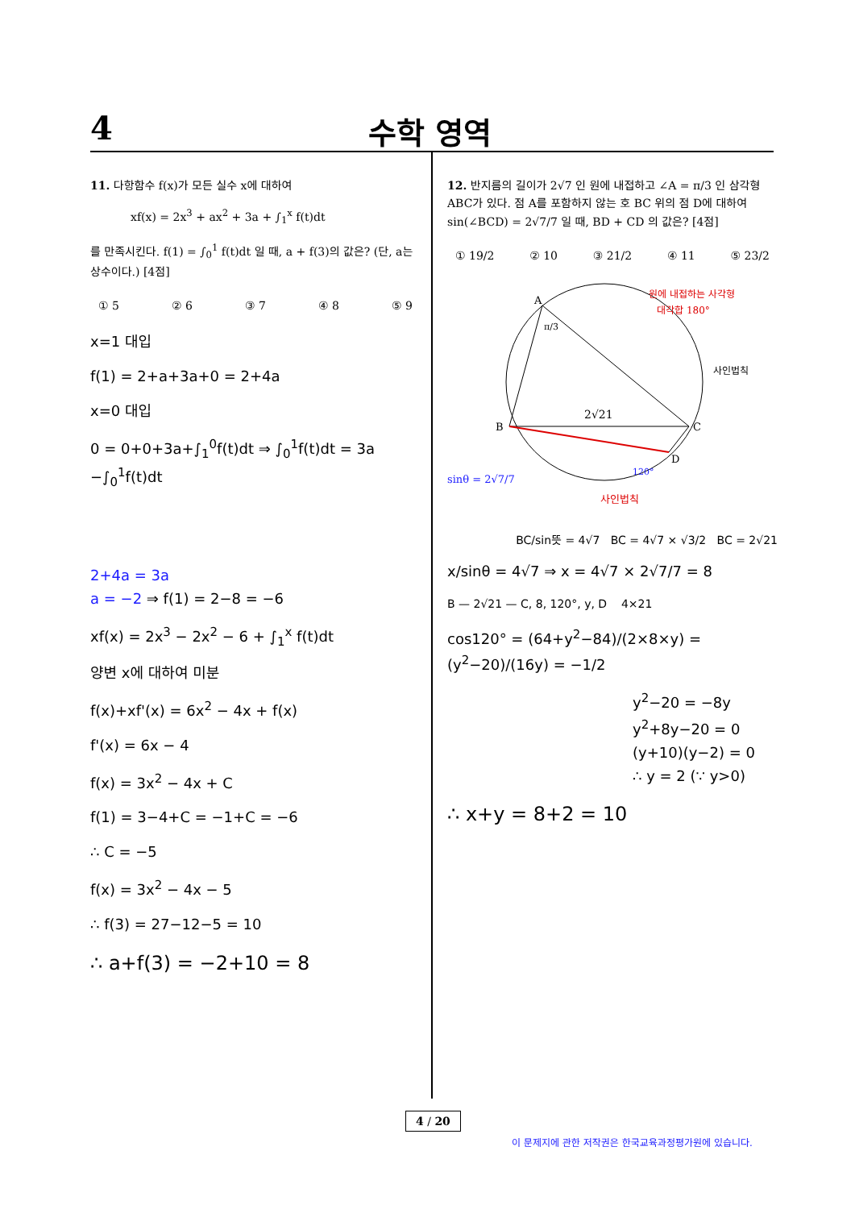4 수학 영역
11. 다항함수 f(x)가 모든 실수 x에 대하여
xf(x) = 2x<sup>3</sup> + ax<sup>2</sup> + 3a + ∫<sub>1</sub><sup>x</sup> f(t)dt
를 만족시킨다. f(1) = ∫<sub>0</sub><sup>1</sup> f(t)dt 일 때, a + f(3)의 값은? (단, a는 상수이다.) [4점]
① 5 ② 6 ③ 7 ④ 8 ⑤ 9
x=1 대입
f(1) = 2+a+3a+0 = 2+4a
x=0 대입
0 = 0+0+3a+∫<sub>1</sub><sup>0</sup>f(t)dt ⇒ ∫<sub>0</sub><sup>1</sup>f(t)dt = 3a
−∫<sub>0</sub><sup>1</sup>f(t)dt
2+4a = 3a
a = −2 ⇒ f(1) = 2−8 = −6
xf(x) = 2x<sup>3</sup> − 2x<sup>2</sup> − 6 + ∫<sub>1</sub><sup>x</sup> f(t)dt
양변 x에 대하여 미분
f(x)+xf'(x) = 6x<sup>2</sup> − 4x + f(x)
f'(x) = 6x − 4
f(x) = 3x<sup>2</sup> − 4x + C
f(1) = 3−4+C = −1+C = −6
∴ C = −5
f(x) = 3x<sup>2</sup> − 4x − 5
∴ f(3) = 27−12−5 = 10
∴ a+f(3) = −2+10 = 8
12. 반지름의 길이가 2√7 인 원에 내접하고 ∠A = π/3 인 삼각형 ABC가 있다. 점 A를 포함하지 않는 호 BC 위의 점 D에 대하여 sin(∠BCD) = 2√7/7 일 때, BD + CD 의 값은? [4점]
① 19/2 ② 10 ③ 21/2 ④ 11 ⑤ 23/2
A
B
C
D
π/3
2√21
사인법칙
원에 내접하는 사각형
대각합 180°
sinθ = 2√7/7
120°
사인법칙
BC/sin뜻 = 4√7 BC = 4√7 × √3/2 BC = 2√21
x/sinθ = 4√7 ⇒ x = 4√7 × 2√7/7 = 8
B — 2√21 — C, 8, 120°, y, D 4×21
cos120° = (64+y<sup>2</sup>−84)/(2×8×y) = (y<sup>2</sup>−20)/(16y) = −1/2
y<sup>2</sup>−20 = −8y
y<sup>2</sup>+8y−20 = 0
(y+10)(y−2) = 0
∴ y = 2 (∵ y>0)
∴ x+y = 8+2 = 10
4 / 20
이 문제지에 관한 저작권은 한국교육과정평가원에 있습니다.